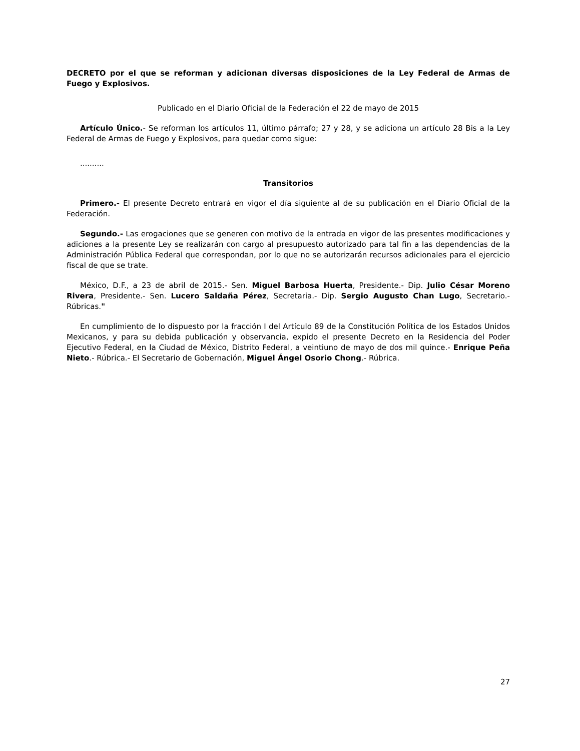DECRETO por el que se reforman y adicionan diversas disposiciones de la Ley Federal de Armas de Fuego y Explosivos.
Publicado en el Diario Oficial de la Federación el 22 de mayo de 2015
Artículo Único.- Se reforman los artículos 11, último párrafo; 27 y 28, y se adiciona un artículo 28 Bis a la Ley Federal de Armas de Fuego y Explosivos, para quedar como sigue:
..........
Transitorios
Primero.- El presente Decreto entrará en vigor el día siguiente al de su publicación en el Diario Oficial de la Federación.
Segundo.- Las erogaciones que se generen con motivo de la entrada en vigor de las presentes modificaciones y adiciones a la presente Ley se realizarán con cargo al presupuesto autorizado para tal fin a las dependencias de la Administración Pública Federal que correspondan, por lo que no se autorizarán recursos adicionales para el ejercicio fiscal de que se trate.
México, D.F., a 23 de abril de 2015.- Sen. Miguel Barbosa Huerta, Presidente.- Dip. Julio César Moreno Rivera, Presidente.- Sen. Lucero Saldaña Pérez, Secretaria.- Dip. Sergio Augusto Chan Lugo, Secretario.- Rúbricas."
En cumplimiento de lo dispuesto por la fracción I del Artículo 89 de la Constitución Política de los Estados Unidos Mexicanos, y para su debida publicación y observancia, expido el presente Decreto en la Residencia del Poder Ejecutivo Federal, en la Ciudad de México, Distrito Federal, a veintiuno de mayo de dos mil quince.- Enrique Peña Nieto.- Rúbrica.- El Secretario de Gobernación, Miguel Ángel Osorio Chong.- Rúbrica.
27